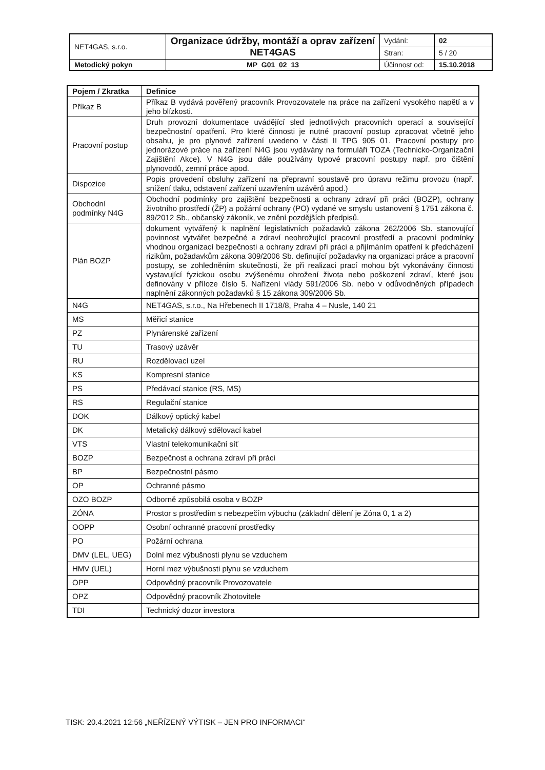| NET4GAS, s.r.o. | Organizace údržby, montáží a oprav zařízení NET4GAS | Vydání: | 02 |
| | | Stran: | 5 / 20 |
| Metodický pokyn | MP_G01_02_13 | Účinnost od: | 15.10.2018 |
| Pojem / Zkratka | Definice |
| --- | --- |
| Příkaz B | Příkaz B vydává pověřený pracovník Provozovatele na práce na zařízení vysokého napětí a v jeho blízkosti. |
| Pracovní postup | Druh provozní dokumentace uvádějící sled jednotlivých pracovních operací a související bezpečnostní opatření. Pro které činnosti je nutné pracovní postup zpracovat včetně jeho obsahu, je pro plynové zařízení uvedeno v části II TPG 905 01. Pracovní postupy pro jednorázové práce na zařízení N4G jsou vydávány na formuláři TOZA (Technicko-Organizační Zajištění Akce). V N4G jsou dále používány typové pracovní postupy např. pro čištění plynovodů, zemní práce apod. |
| Dispozice | Popis provedení obsluhy zařízení na přepravní soustavě pro úpravu režimu provozu (např. snížení tlaku, odstavení zařízení uzavřením uzávěrů apod.) |
| Obchodní podmínky N4G | Obchodní podmínky pro zajištění bezpečnosti a ochrany zdraví při práci (BOZP), ochrany životního prostředí (ŽP) a požární ochrany (PO) vydané ve smyslu ustanovení § 1751 zákona č. 89/2012 Sb., občanský zákoník, ve znění pozdějších předpisů. |
| Plán BOZP | dokument vytvářený k naplnění legislativních požadavků zákona 262/2006 Sb. stanovující povinnost vytvářet bezpečné a zdraví neohrožující pracovní prostředí a pracovní podmínky vhodnou organizací bezpečnosti a ochrany zdraví při práci a přijímáním opatření k předcházení rizikům, požadavkům zákona 309/2006 Sb. definující požadavky na organizaci práce a pracovní postupy, se zohledněním skutečnosti, že při realizaci prací mohou být vykonávány činnosti vystavující fyzickou osobu zvýšenému ohrožení života nebo poškození zdraví, které jsou definovány v příloze číslo 5. Nařízení vlády 591/2006 Sb. nebo v odůvodněných případech naplnění zákonných požadavků § 15 zákona 309/2006 Sb. |
| N4G | NET4GAS, s.r.o., Na Hřebenech II 1718/8, Praha 4 – Nusle, 140 21 |
| MS | Měřicí stanice |
| PZ | Plynárenské zařízení |
| TU | Trasový uzávěr |
| RU | Rozdělovací uzel |
| KS | Kompresní stanice |
| PS | Předávací stanice (RS, MS) |
| RS | Regulační stanice |
| DOK | Dálkový optický kabel |
| DK | Metalický dálkový sdělovací kabel |
| VTS | Vlastní telekomunikační síť |
| BOZP | Bezpečnost a ochrana zdraví při práci |
| BP | Bezpečnostní pásmo |
| OP | Ochranné pásmo |
| OZO BOZP | Odborně způsobilá osoba v BOZP |
| ZÓNA | Prostor s prostředím s nebezpečím výbuchu (základní dělení je Zóna 0, 1 a 2) |
| OOPP | Osobní ochranné pracovní prostředky |
| PO | Požární ochrana |
| DMV (LEL, UEG) | Dolní mez výbušnosti plynu se vzduchem |
| HMV (UEL) | Horní mez výbušnosti plynu se vzduchem |
| OPP | Odpovědný pracovník Provozovatele |
| OPZ | Odpovědný pracovník Zhotovitele |
| TDI | Technický dozor investora |
TISK: 20.4.2021 12:56 „NEŘÍZENÝ VÝTISK – JEN PRO INFORMACI“